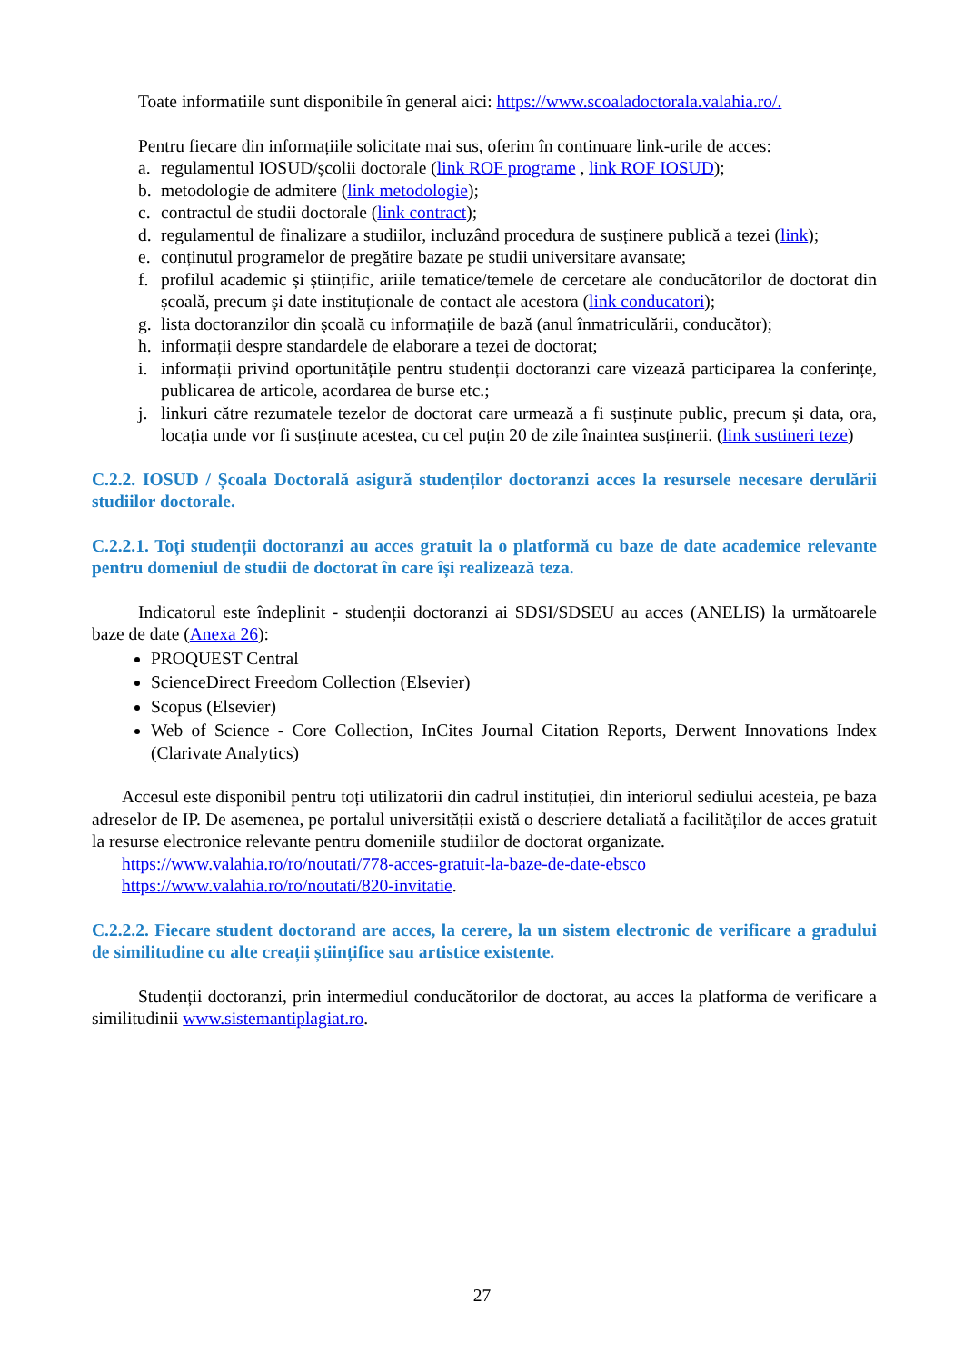Toate informatiile sunt disponibile în general aici: https://www.scoaladoctorala.valahia.ro/.
Pentru fiecare din informațiile solicitate mai sus, oferim în continuare link-urile de acces:
a. regulamentul IOSUD/școlii doctorale (link ROF programe , link ROF IOSUD);
b. metodologie de admitere (link metodologie);
c. contractul de studii doctorale (link contract);
d. regulamentul de finalizare a studiilor, incluzând procedura de susținere publică a tezei (link);
e. conținutul programelor de pregătire bazate pe studii universitare avansate;
f. profilul academic și științific, ariile tematice/temele de cercetare ale conducătorilor de doctorat din școală, precum și date instituționale de contact ale acestora (link conducatori);
g. lista doctoranzilor din școală cu informațiile de bază (anul înmatriculării, conducător);
h. informații despre standardele de elaborare a tezei de doctorat;
i. informații privind oportunitățile pentru studenții doctoranzi care vizează participarea la conferințe, publicarea de articole, acordarea de burse etc.;
j. linkuri către rezumatele tezelor de doctorat care urmează a fi susținute public, precum și data, ora, locația unde vor fi susținute acestea, cu cel puțin 20 de zile înaintea susținerii. (link sustineri teze)
C.2.2. IOSUD / Școala Doctorală asigură studenților doctoranzi acces la resursele necesare derulării studiilor doctorale.
C.2.2.1. Toți studenții doctoranzi au acces gratuit la o platformă cu baze de date academice relevante pentru domeniul de studii de doctorat în care își realizează teza.
Indicatorul este îndeplinit - studenții doctoranzi ai SDSI/SDSEU au acces (ANELIS) la următoarele baze de date (Anexa 26):
PROQUEST Central
ScienceDirect Freedom Collection (Elsevier)
Scopus (Elsevier)
Web of Science - Core Collection, InCites Journal Citation Reports, Derwent Innovations Index (Clarivate Analytics)
Accesul este disponibil pentru toți utilizatorii din cadrul instituției, din interiorul sediului acesteia, pe baza adreselor de IP. De asemenea, pe portalul universității există o descriere detaliată a facilităților de acces gratuit la resurse electronice relevante pentru domeniile studiilor de doctorat organizate.
https://www.valahia.ro/ro/noutati/778-acces-gratuit-la-baze-de-date-ebsco
https://www.valahia.ro/ro/noutati/820-invitatie.
C.2.2.2. Fiecare student doctorand are acces, la cerere, la un sistem electronic de verificare a gradului de similitudine cu alte creații științifice sau artistice existente.
Studenții doctoranzi, prin intermediul conducătorilor de doctorat, au acces la platforma de verificare a similitudinii www.sistemantiplagiat.ro.
27